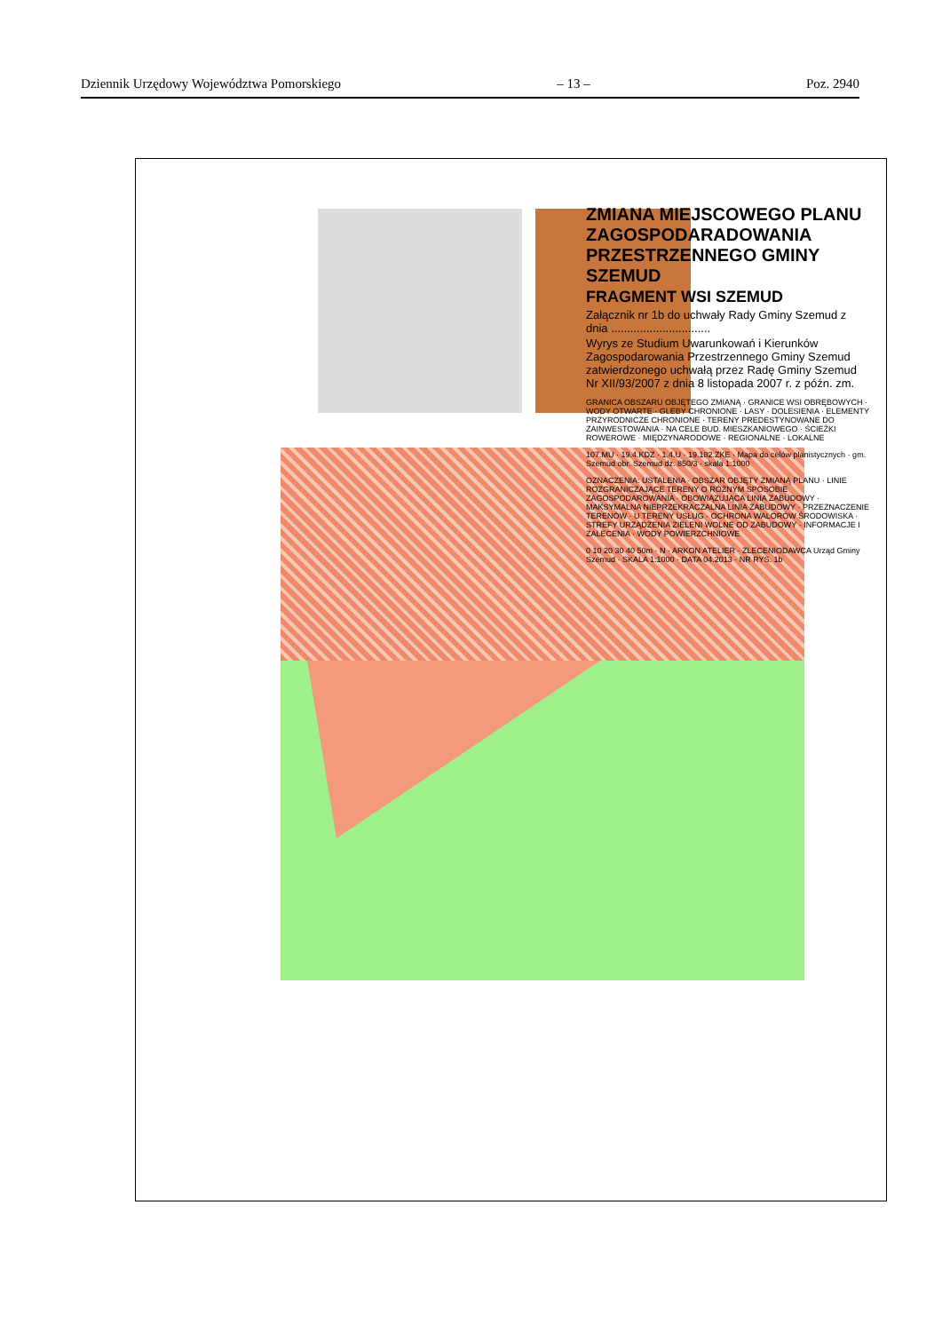Dziennik Urzędowy Województwa Pomorskiego – 13 – Poz. 2940
ZMIANA MIEJSCOWEGO PLANU ZAGOSPODARADOWANIA PRZESTRZENNEGO GMINY SZEMUD
FRAGMENT WSI SZEMUD
Załącznik nr 1b do uchwały Rady Gminy Szemud z dnia ...............................
Wyrys ze Studium Uwarunkowań i Kierunków Zagospodarowania Przestrzennego Gminy Szemud zatwierdzonego uchwałą przez Radę Gminy Szemud Nr XII/93/2007 z dnia 8 listopada 2007 r. z późn. zm.
GRANICA OBSZARU OBJĘTEGO ZMIANĄ · GRANICE WSI OBRĘBOWYCH · WODY OTWARTE · GLEBY CHRONIONE · LASY · DOLESIENIA · ELEMENTY PRZYRODNICZE CHRONIONE · TERENY PREDESTYNOWANE DO ZAINWESTOWANIA · NA CELE BUD. MIESZKANIOWEGO · ŚCIEŻKI ROWEROWE · MIĘDZYNARODOWE · REGIONALNE · LOKALNE
107.MU · 19.4.KDZ · 1.4.U · 19.182.ZKE · Mapa do celów planistycznych · gm. Szemud obr. Szemud dz. 850/3 · skala 1:1000
OZNACZENIA: USTALENIA · OBSZAR OBJĘTY ZMIANĄ PLANU · LINIE ROZGRANICZAJĄCE TERENY O RÓŻNYM SPOSOBIE ZAGOSPODAROWANIA · OBOWIĄZUJĄCA LINIA ZABUDOWY · MAKSYMALNA NIEPRZEKRACZALNA LINIA ZABUDOWY · PRZEZNACZENIE TERENÓW · U TERENY USŁUG · OCHRONA WALORÓW ŚRODOWISKA · STREFY URZĄDZENIA ZIELENI WOLNE OD ZABUDOWY · INFORMACJE I ZALECENIA · WODY POWIERZCHNIOWE
0 10 20 30 40 50m · N · ARKON ATELIER · ZLECENIODAWCA Urząd Gminy Szemud · SKALA 1:1000 · DATA 04.2013 · NR RYS. 1b